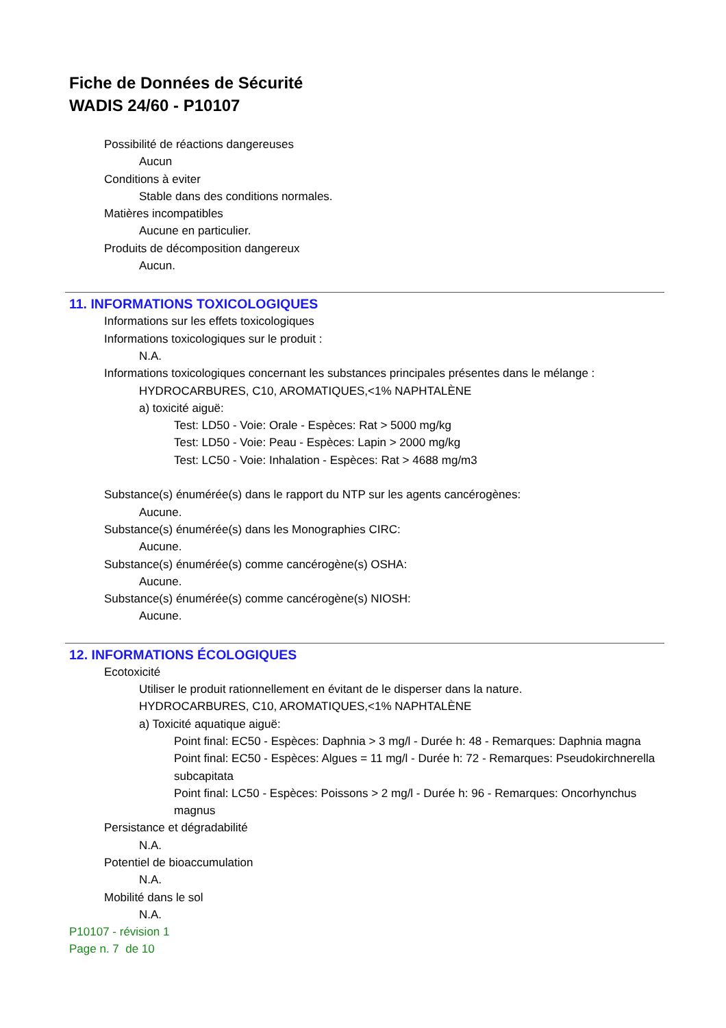Fiche de Données de Sécurité
WADIS 24/60 - P10107
Possibilité de réactions dangereuses
Aucun
Conditions à eviter
Stable dans des conditions normales.
Matières incompatibles
Aucune en particulier.
Produits de décomposition dangereux
Aucun.
11. INFORMATIONS TOXICOLOGIQUES
Informations sur les effets toxicologiques
Informations toxicologiques sur le produit :
N.A.
Informations toxicologiques concernant les substances principales présentes dans le mélange :
HYDROCARBURES, C10, AROMATIQUES,<1% NAPHTALÈNE
a) toxicité aiguë:
Test: LD50 - Voie: Orale - Espèces: Rat > 5000 mg/kg
Test: LD50 - Voie: Peau - Espèces: Lapin > 2000 mg/kg
Test: LC50 - Voie: Inhalation - Espèces: Rat > 4688 mg/m3
Substance(s) énumérée(s) dans le rapport du NTP sur les agents cancérogènes:
Aucune.
Substance(s) énumérée(s) dans les Monographies CIRC:
Aucune.
Substance(s) énumérée(s) comme cancérogène(s) OSHA:
Aucune.
Substance(s) énumérée(s) comme cancérogène(s) NIOSH:
Aucune.
12. INFORMATIONS ÉCOLOGIQUES
Ecotoxicité
Utiliser le produit rationnellement en évitant de le disperser dans la nature.
HYDROCARBURES, C10, AROMATIQUES,<1% NAPHTALÈNE
a) Toxicité aquatique aiguë:
Point final: EC50 - Espèces: Daphnia > 3 mg/l - Durée h: 48 - Remarques: Daphnia magna
Point final: EC50 - Espèces: Algues = 11 mg/l - Durée h: 72 - Remarques: Pseudokirchnerella subcapitata
Point final: LC50 - Espèces: Poissons > 2 mg/l - Durée h: 96 - Remarques: Oncorhynchus magnus
Persistance et dégradabilité
N.A.
Potentiel de bioaccumulation
N.A.
Mobilité dans le sol
N.A.
P10107 - révision 1
Page n. 7 de 10